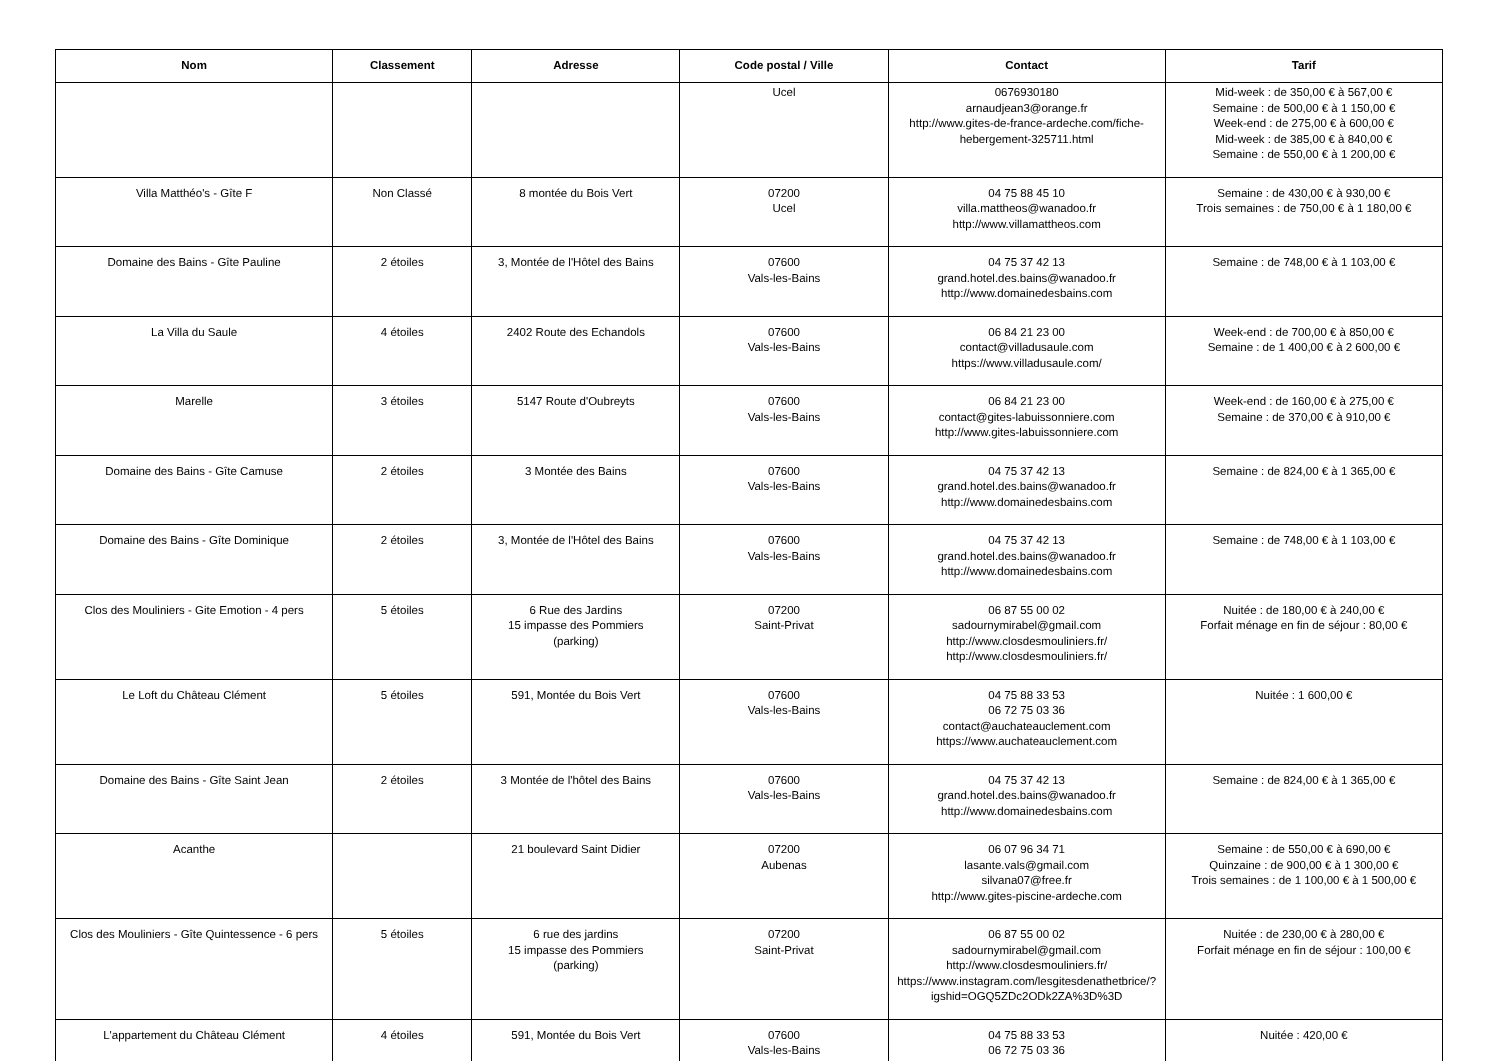| Nom | Classement | Adresse | Code postal / Ville | Contact | Tarif |
| --- | --- | --- | --- | --- | --- |
| | | | Ucel | 0676930180 arnaudjean3@orange.fr http://www.gites-de-france-ardeche.com/fiche-hebergement-325711.html | Mid-week : de 350,00 € à 567,00 € Semaine : de 500,00 € à 1 150,00 € Week-end : de 275,00 € à 600,00 € Mid-week : de 385,00 € à 840,00 € Semaine : de 550,00 € à 1 200,00 € |
| Villa Matthéo's - Gîte F | Non Classé | 8 montée du Bois Vert | 07200 Ucel | 04 75 88 45 10 villa.mattheos@wanadoo.fr http://www.villamattheos.com | Semaine : de 430,00 € à 930,00 € Trois semaines : de 750,00 € à 1 180,00 € |
| Domaine des Bains - Gîte Pauline | 2 étoiles | 3, Montée de l'Hôtel des Bains | 07600 Vals-les-Bains | 04 75 37 42 13 grand.hotel.des.bains@wanadoo.fr http://www.domainedesbains.com | Semaine : de 748,00 € à 1 103,00 € |
| La Villa du Saule | 4 étoiles | 2402 Route des Echandols | 07600 Vals-les-Bains | 06 84 21 23 00 contact@villadusaule.com https://www.villadusaule.com/ | Week-end : de 700,00 € à 850,00 € Semaine : de 1 400,00 € à 2 600,00 € |
| Marelle | 3 étoiles | 5147 Route d'Oubreyts | 07600 Vals-les-Bains | 06 84 21 23 00 contact@gites-labuissonniere.com http://www.gites-labuissonniere.com | Week-end : de 160,00 € à 275,00 € Semaine : de 370,00 € à 910,00 € |
| Domaine des Bains - Gîte Camuse | 2 étoiles | 3 Montée des Bains | 07600 Vals-les-Bains | 04 75 37 42 13 grand.hotel.des.bains@wanadoo.fr http://www.domainedesbains.com | Semaine : de 824,00 € à 1 365,00 € |
| Domaine des Bains - Gîte Dominique | 2 étoiles | 3, Montée de l'Hôtel des Bains | 07600 Vals-les-Bains | 04 75 37 42 13 grand.hotel.des.bains@wanadoo.fr http://www.domainedesbains.com | Semaine : de 748,00 € à 1 103,00 € |
| Clos des Mouliniers - Gite Emotion - 4 pers | 5 étoiles | 6 Rue des Jardins 15 impasse des Pommiers (parking) | 07200 Saint-Privat | 06 87 55 00 02 sadournymirabel@gmail.com http://www.closdesmouliniers.fr/ http://www.closdesmouliniers.fr/ | Nuitée : de 180,00 € à 240,00 € Forfait ménage en fin de séjour : 80,00 € |
| Le Loft du Château Clément | 5 étoiles | 591, Montée du Bois Vert | 07600 Vals-les-Bains | 04 75 88 33 53 06 72 75 03 36 contact@auchateauclement.com https://www.auchateauclement.com | Nuitée : 1 600,00 € |
| Domaine des Bains - Gîte Saint Jean | 2 étoiles | 3 Montée de l'hôtel des Bains | 07600 Vals-les-Bains | 04 75 37 42 13 grand.hotel.des.bains@wanadoo.fr http://www.domainedesbains.com | Semaine : de 824,00 € à 1 365,00 € |
| Acanthe | | 21 boulevard Saint Didier | 07200 Aubenas | 06 07 96 34 71 lasante.vals@gmail.com silvana07@free.fr http://www.gites-piscine-ardeche.com | Semaine : de 550,00 € à 690,00 € Quinzaine : de 900,00 € à 1 300,00 € Trois semaines : de 1 100,00 € à 1 500,00 € |
| Clos des Mouliniers - Gîte Quintessence - 6 pers | 5 étoiles | 6 rue des jardins 15 impasse des Pommiers (parking) | 07200 Saint-Privat | 06 87 55 00 02 sadournymirabel@gmail.com http://www.closdesmouliniers.fr/ https://www.instagram.com/lesgitesdenathetbrice/?igshid=OGQ5ZDc2ODk2ZA%3D%3D | Nuitée : de 230,00 € à 280,00 € Forfait ménage en fin de séjour : 100,00 € |
| L'appartement du Château Clément | 4 étoiles | 591, Montée du Bois Vert | 07600 Vals-les-Bains | 04 75 88 33 53 06 72 75 03 36 | Nuitée : 420,00 € |